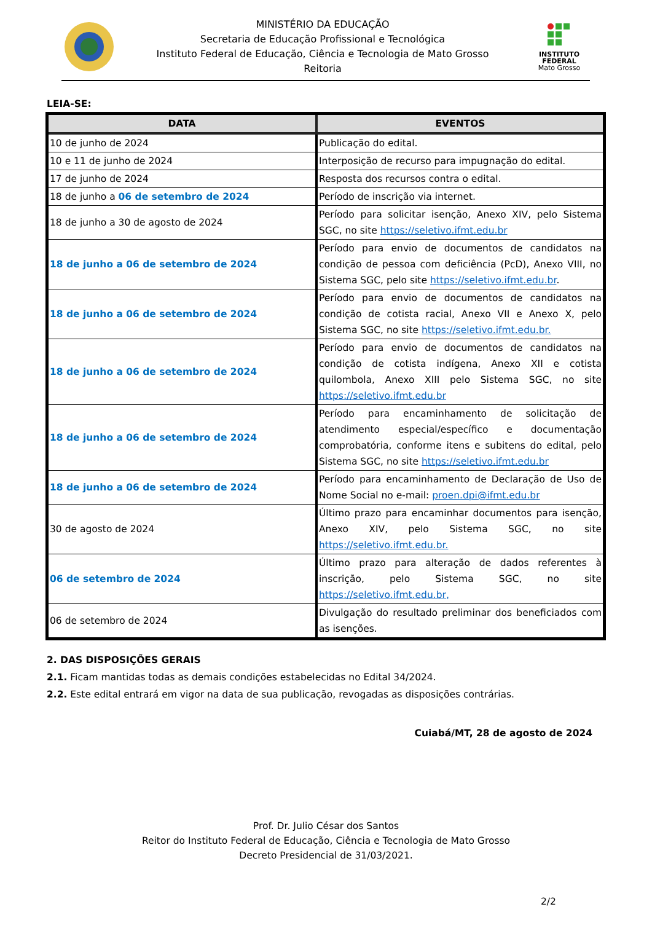MINISTÉRIO DA EDUCAÇÃO
Secretaria de Educação Profissional e Tecnológica
Instituto Federal de Educação, Ciência e Tecnologia de Mato Grosso
Reitoria
INSTITUTO
FEDERAL
Mato Grosso
LEIA-SE:
| DATA | EVENTOS |
| --- | --- |
| 10 de junho de 2024 | Publicação do edital. |
| 10 e 11 de junho de 2024 | Interposição de recurso para impugnação do edital. |
| 17 de junho de 2024 | Resposta dos recursos contra o edital. |
| 18 de junho a 06 de setembro de 2024 | Período de inscrição via internet. |
| 18 de junho a 30 de agosto de 2024 | Período para solicitar isenção, Anexo XIV, pelo Sistema SGC, no site https://seletivo.ifmt.edu.br |
| 18 de junho a 06 de setembro de 2024 | Período para envio de documentos de candidatos na condição de pessoa com deficiência (PcD), Anexo VIII, no Sistema SGC, pelo site https://seletivo.ifmt.edu.br . |
| 18 de junho a 06 de setembro de 2024 | Período para envio de documentos de candidatos na condição de cotista racial, Anexo VII e Anexo X, pelo Sistema SGC, no site https://seletivo.ifmt.edu.br. |
| 18 de junho a 06 de setembro de 2024 | Período para envio de documentos de candidatos na condição de cotista indígena, Anexo XII e cotista quilombola, Anexo XIII pelo Sistema SGC, no site https://seletivo.ifmt.edu.br |
| 18 de junho a 06 de setembro de 2024 | Período para encaminhamento de solicitação de atendimento especial/específico e documentação comprobatória, conforme itens e subitens do edital, pelo Sistema SGC, no site https://seletivo.ifmt.edu.br |
| 18 de junho a 06 de setembro de 2024 | Período para encaminhamento de Declaração de Uso de Nome Social no e-mail: proen.dpi@ifmt.edu.br |
| 30 de agosto de 2024 | Último prazo para encaminhar documentos para isenção, Anexo XIV, pelo Sistema SGC, no site https://seletivo.ifmt.edu.br. |
| 06 de setembro de 2024 | Último prazo para alteração de dados referentes à inscrição, pelo Sistema SGC, no site https://seletivo.ifmt.edu.br, |
| 06 de setembro de 2024 | Divulgação do resultado preliminar dos beneficiados com as isenções. |
2. DAS DISPOSIÇÕES GERAIS
2.1. Ficam mantidas todas as demais condições estabelecidas no Edital 34/2024.
2.2. Este edital entrará em vigor na data de sua publicação, revogadas as disposições contrárias.
Cuiabá/MT, 28 de agosto de 2024
Prof. Dr. Julio César dos Santos
Reitor do Instituto Federal de Educação, Ciência e Tecnologia de Mato Grosso
Decreto Presidencial de 31/03/2021.
2/2